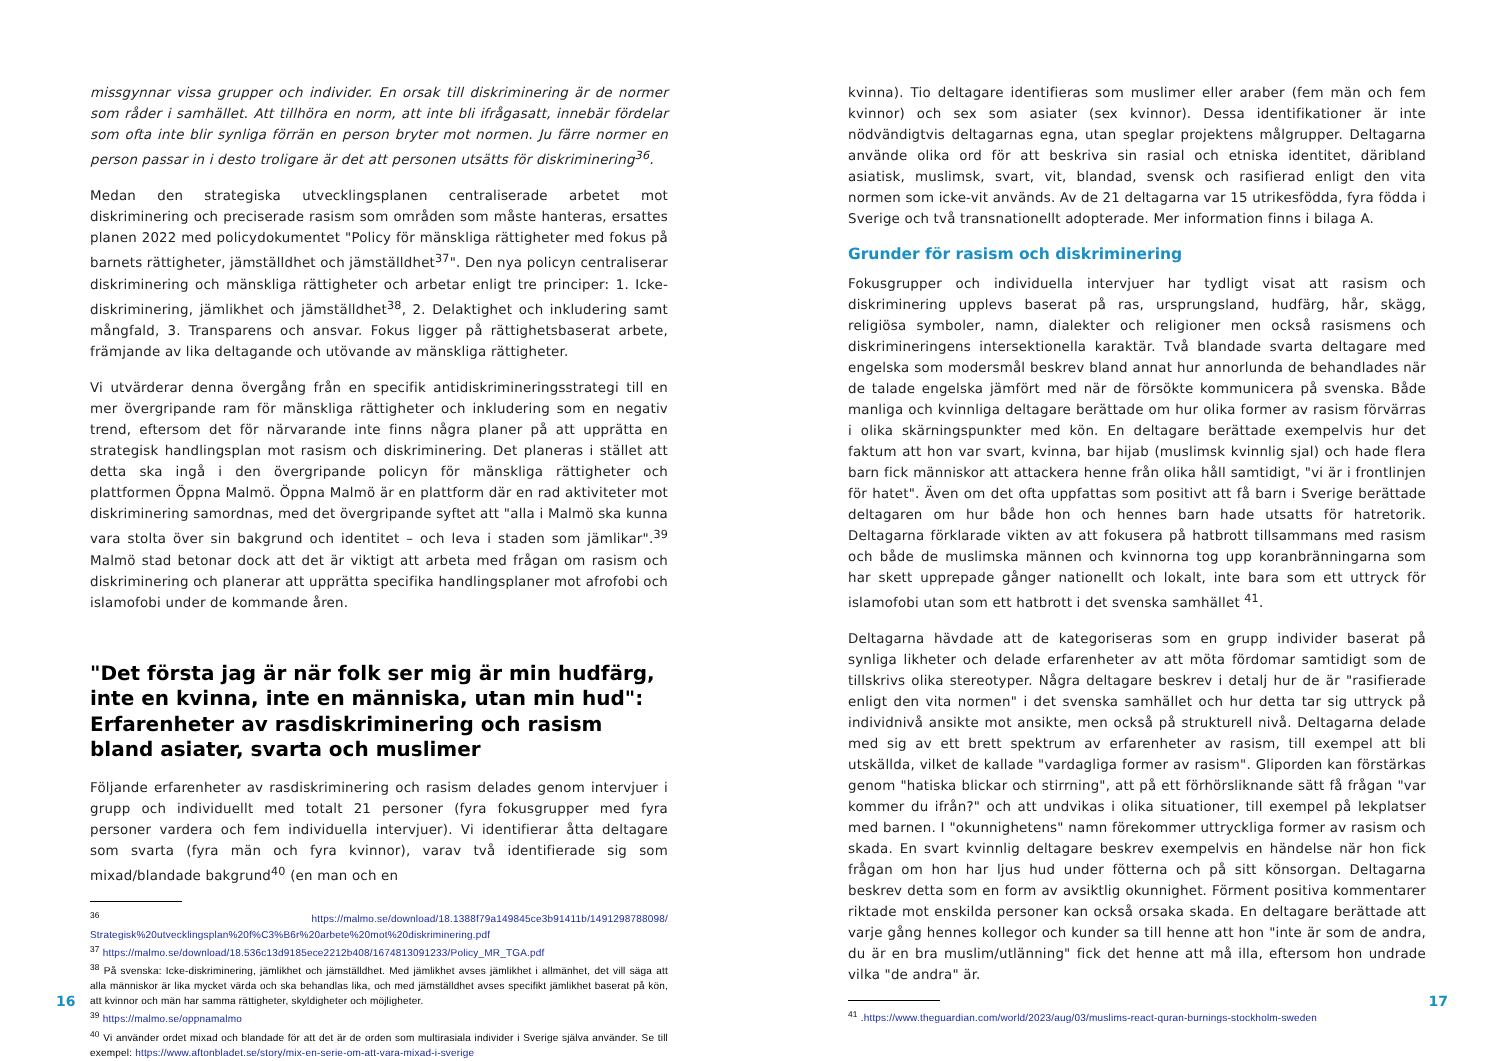missgynnar vissa grupper och individer. En orsak till diskriminering är de normer som råder i samhället. Att tillhöra en norm, att inte bli ifrågasatt, innebär fördelar som ofta inte blir synliga förrän en person bryter mot normen. Ju färre normer en person passar in i desto troligare är det att personen utsätts för diskriminering<sup>36</sup>.
Medan den strategiska utvecklingsplanen centraliserade arbetet mot diskriminering och preciserade rasism som områden som måste hanteras, ersattes planen 2022 med policydokumentet "Policy för mänskliga rättigheter med fokus på barnets rättigheter, jämställdhet och jämställdhet<sup>37</sup>". Den nya policyn centraliserar diskriminering och mänskliga rättigheter och arbetar enligt tre principer: 1. Icke-diskriminering, jämlikhet och jämställdhet<sup>38</sup>, 2. Delaktighet och inkludering samt mångfald, 3. Transparens och ansvar. Fokus ligger på rättighetsbaserat arbete, främjande av lika deltagande och utövande av mänskliga rättigheter.
Vi utvärderar denna övergång från en specifik antidiskrimineringsstrategi till en mer övergripande ram för mänskliga rättigheter och inkludering som en negativ trend, eftersom det för närvarande inte finns några planer på att upprätta en strategisk handlingsplan mot rasism och diskriminering. Det planeras i stället att detta ska ingå i den övergripande policyn för mänskliga rättigheter och plattformen Öppna Malmö. Öppna Malmö är en plattform där en rad aktiviteter mot diskriminering samordnas, med det övergripande syftet att "alla i Malmö ska kunna vara stolta över sin bakgrund och identitet – och leva i staden som jämlikar".<sup>39</sup> Malmö stad betonar dock att det är viktigt att arbeta med frågan om rasism och diskriminering och planerar att upprätta specifika handlingsplaner mot afrofobi och islamofobi under de kommande åren.
"Det första jag är när folk ser mig är min hudfärg, inte en kvinna, inte en människa, utan min hud": Erfarenheter av rasdiskriminering och rasism bland asiater, svarta och muslimer
Följande erfarenheter av rasdiskriminering och rasism delades genom intervjuer i grupp och individuellt med totalt 21 personer (fyra fokusgrupper med fyra personer vardera och fem individuella intervjuer). Vi identifierar åtta deltagare som svarta (fyra män och fyra kvinnor), varav två identifierade sig som mixad/blandade bakgrund<sup>40</sup> (en man och en
<sup>36</sup> https://malmo.se/download/18.1388f79a149845ce3b91411b/1491298788098/ Strategisk%20utvecklingsplan%20f%C3%B6r%20arbete%20mot%20diskriminering.pdf
<sup>37</sup> https://malmo.se/download/18.536c13d9185ece2212b408/1674813091233/Policy_MR_TGA.pdf
<sup>38</sup> På svenska: Icke-diskriminering, jämlikhet och jämställdhet. Med jämlikhet avses jämlikhet i allmänhet, det vill säga att alla människor är lika mycket värda och ska behandlas lika, och med jämställdhet avses specifikt jämlikhet baserat på kön, att kvinnor och män har samma rättigheter, skyldigheter och möjligheter.
<sup>39</sup> https://malmo.se/oppnamalmo
<sup>40</sup> Vi använder ordet mixad och blandade för att det är de orden som multirasiala individer i Sverige själva använder. Se till exempel: https://www.aftonbladet.se/story/mix-en-serie-om-att-vara-mixad-i-sverige
16
kvinna). Tio deltagare identifieras som muslimer eller araber (fem män och fem kvinnor) och sex som asiater (sex kvinnor). Dessa identifikationer är inte nödvändigtvis deltagarnas egna, utan speglar projektens målgrupper. Deltagarna använde olika ord för att beskriva sin rasial och etniska identitet, däribland asiatisk, muslimsk, svart, vit, blandad, svensk och rasifierad enligt den vita normen som icke-vit används. Av de 21 deltagarna var 15 utrikesfödda, fyra födda i Sverige och två transnationellt adopterade. Mer information finns i bilaga A.
Grunder för rasism och diskriminering
Fokusgrupper och individuella intervjuer har tydligt visat att rasism och diskriminering upplevs baserat på ras, ursprungsland, hudfärg, hår, skägg, religiösa symboler, namn, dialekter och religioner men också rasismens och diskrimineringens intersektionella karaktär. Två blandade svarta deltagare med engelska som modersmål beskrev bland annat hur annorlunda de behandlades när de talade engelska jämfört med när de försökte kommunicera på svenska. Både manliga och kvinnliga deltagare berättade om hur olika former av rasism förvärras i olika skärningspunkter med kön. En deltagare berättade exempelvis hur det faktum att hon var svart, kvinna, bar hijab (muslimsk kvinnlig sjal) och hade flera barn fick människor att attackera henne från olika håll samtidigt, "vi är i frontlinjen för hatet". Även om det ofta uppfattas som positivt att få barn i Sverige berättade deltagaren om hur både hon och hennes barn hade utsatts för hatretorik. Deltagarna förklarade vikten av att fokusera på hatbrott tillsammans med rasism och både de muslimska männen och kvinnorna tog upp koranbränningarna som har skett upprepade gånger nationellt och lokalt, inte bara som ett uttryck för islamofobi utan som ett hatbrott i det svenska samhället <sup>41</sup>.
Deltagarna hävdade att de kategoriseras som en grupp individer baserat på synliga likheter och delade erfarenheter av att möta fördomar samtidigt som de tillskrivs olika stereotyper. Några deltagare beskrev i detalj hur de är "rasifierade enligt den vita normen" i det svenska samhället och hur detta tar sig uttryck på individnivå ansikte mot ansikte, men också på strukturell nivå. Deltagarna delade med sig av ett brett spektrum av erfarenheter av rasism, till exempel att bli utskällda, vilket de kallade "vardagliga former av rasism". Gliporden kan förstärkas genom "hatiska blickar och stirrning", att på ett förhörsliknande sätt få frågan "var kommer du ifrån?" och att undvikas i olika situationer, till exempel på lekplatser med barnen. I "okunnighetens" namn förekommer uttryckliga former av rasism och skada. En svart kvinnlig deltagare beskrev exempelvis en händelse när hon fick frågan om hon har ljus hud under fötterna och på sitt könsorgan. Deltagarna beskrev detta som en form av avsiktlig okunnighet. Förment positiva kommentarer riktade mot enskilda personer kan också orsaka skada. En deltagare berättade att varje gång hennes kollegor och kunder sa till henne att hon "inte är som de andra, du är en bra muslim/utlänning" fick det henne att må illa, eftersom hon undrade vilka "de andra" är.
<sup>41</sup> .https://www.theguardian.com/world/2023/aug/03/muslims-react-quran-burnings-stockholm-sweden
17